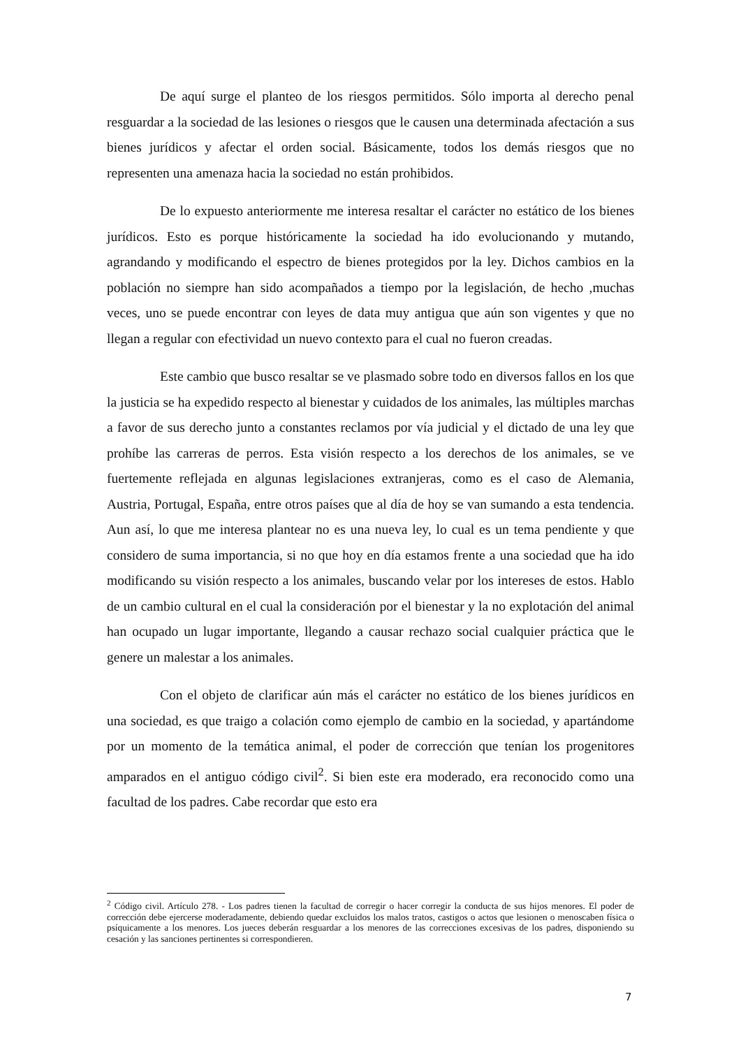De aquí surge el planteo de los riesgos permitidos. Sólo importa al derecho penal resguardar a la sociedad de las lesiones o riesgos que le causen una determinada afectación a sus bienes jurídicos y afectar el orden social. Básicamente, todos los demás riesgos que no representen una amenaza hacia la sociedad no están prohibidos.
De lo expuesto anteriormente me interesa resaltar el carácter no estático de los bienes jurídicos. Esto es porque históricamente la sociedad ha ido evolucionando y mutando, agrandando y modificando el espectro de bienes protegidos por la ley. Dichos cambios en la población no siempre han sido acompañados a tiempo por la legislación, de hecho ,muchas veces, uno se puede encontrar con leyes de data muy antigua que aún son vigentes y que no llegan a regular con efectividad un nuevo contexto para el cual no fueron creadas.
Este cambio que busco resaltar se ve plasmado sobre todo en diversos fallos en los que la justicia se ha expedido respecto al bienestar y cuidados de los animales, las múltiples marchas a favor de sus derecho junto a constantes reclamos por vía judicial y el dictado de una ley que prohíbe las carreras de perros. Esta visión respecto a los derechos de los animales, se ve fuertemente reflejada en algunas legislaciones extranjeras, como es el caso de Alemania, Austria, Portugal, España, entre otros países que al día de hoy se van sumando a esta tendencia. Aun así, lo que me interesa plantear no es una nueva ley, lo cual es un tema pendiente y que considero de suma importancia, si no que hoy en día estamos frente a una sociedad que ha ido modificando su visión respecto a los animales, buscando velar por los intereses de estos. Hablo de un cambio cultural en el cual la consideración por el bienestar y la no explotación del animal han ocupado un lugar importante, llegando a causar rechazo social cualquier práctica que le genere un malestar a los animales.
Con el objeto de clarificar aún más el carácter no estático de los bienes jurídicos en una sociedad, es que traigo a colación como ejemplo de cambio en la sociedad, y apartándome por un momento de la temática animal, el poder de corrección que tenían los progenitores amparados en el antiguo código civil<sup>2</sup>. Si bien este era moderado, era reconocido como una facultad de los padres. Cabe recordar que esto era
<sup>2</sup> Código civil. Artículo 278. - Los padres tienen la facultad de corregir o hacer corregir la conducta de sus hijos menores. El poder de corrección debe ejercerse moderadamente, debiendo quedar excluidos los malos tratos, castigos o actos que lesionen o menoscaben física o psíquicamente a los menores. Los jueces deberán resguardar a los menores de las correcciones excesivas de los padres, disponiendo su cesación y las sanciones pertinentes si correspondieren.
7